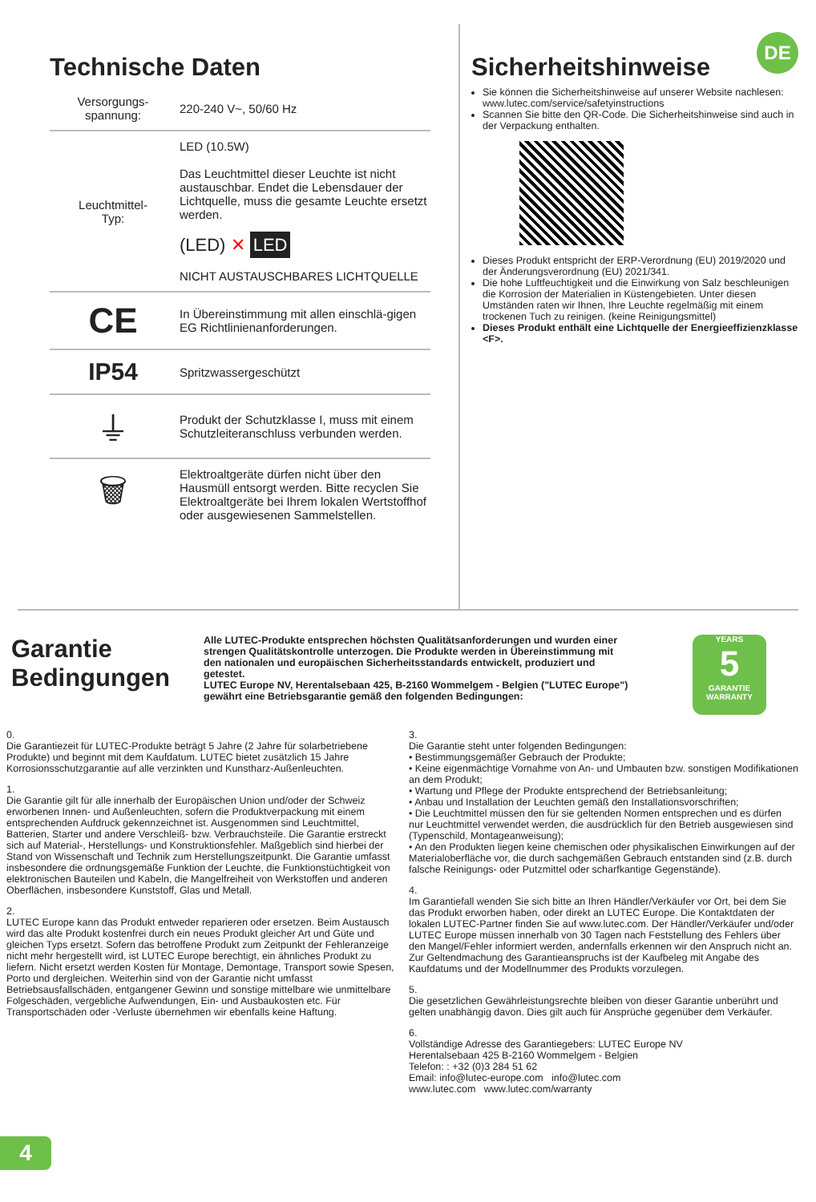Technische Daten
| Versorgungs- spannung: | 220-240 V~, 50/60 Hz |
| Leuchtmittel- Typ: | LED (10.5W) Das Leuchtmittel dieser Leuchte ist nicht austauschbar. Endet die Lebensdauer der Lichtquelle, muss die gesamte Leuchte ersetzt werden. (LED) ✕ LED NICHT AUSTAUSCHBARES LICHTQUELLE |
| CE | In Übereinstimmung mit allen einschlä-gigen EG Richtlinienanforderungen. |
| IP54 | Spritzwassergeschützt |
| ⏚ | Produkt der Schutzklasse I, muss mit einem Schutzleiteranschluss verbunden werden. |
| 🗑 | Elektroaltgeräte dürfen nicht über den Hausmüll entsorgt werden. Bitte recyclen Sie Elektroaltgeräte bei Ihrem lokalen Wertstoffhof oder ausgewiesenen Sammelstellen. |
DE
Sicherheitshinweise
Sie können die Sicherheitshinweise auf unserer Website nachlesen: www.lutec.com/service/safetyinstructions
Scannen Sie bitte den QR-Code. Die Sicherheitshinweise sind auch in der Verpackung enthalten.
Dieses Produkt entspricht der ERP-Verordnung (EU) 2019/2020 und der Änderungsverordnung (EU) 2021/341.
Die hohe Luftfeuchtigkeit und die Einwirkung von Salz beschleunigen die Korrosion der Materialien in Küstengebieten. Unter diesen Umständen raten wir Ihnen, Ihre Leuchte regelmäßig mit einem trockenen Tuch zu reinigen. (keine Reinigungsmittel)
Dieses Produkt enthält eine Lichtquelle der Energieeffizienzklasse <F>.
Garantie Bedingungen
Alle LUTEC-Produkte entsprechen höchsten Qualitätsanforderungen und wurden einer strengen Qualitätskontrolle unterzogen. Die Produkte werden in Übereinstimmung mit den nationalen und europäischen Sicherheitsstandards entwickelt, produziert und getestet.
LUTEC Europe NV, Herentalsebaan 425, B-2160 Wommelgem - Belgien ("LUTEC Europe") gewährt eine Betriebsgarantie gemäß den folgenden Bedingungen:
YEARS
5
GARANTIE
WARRANTY
0.
Die Garantiezeit für LUTEC-Produkte beträgt 5 Jahre (2 Jahre für solarbetriebene Produkte) und beginnt mit dem Kaufdatum. LUTEC bietet zusätzlich 15 Jahre Korrosionsschutzgarantie auf alle verzinkten und Kunstharz-Außenleuchten.
1.
Die Garantie gilt für alle innerhalb der Europäischen Union und/oder der Schweiz erworbenen Innen- und Außenleuchten, sofern die Produktverpackung mit einem entsprechenden Aufdruck gekennzeichnet ist. Ausgenommen sind Leuchtmittel, Batterien, Starter und andere Verschleiß- bzw. Verbrauchsteile. Die Garantie erstreckt sich auf Material-, Herstellungs- und Konstruktionsfehler. Maßgeblich sind hierbei der Stand von Wissenschaft und Technik zum Herstellungszeitpunkt. Die Garantie umfasst insbesondere die ordnungsgemäße Funktion der Leuchte, die Funktionstüchtigkeit von elektronischen Bauteilen und Kabeln, die Mangelfreiheit von Werkstoffen und anderen Oberflächen, insbesondere Kunststoff, Glas und Metall.
2.
LUTEC Europe kann das Produkt entweder reparieren oder ersetzen. Beim Austausch wird das alte Produkt kostenfrei durch ein neues Produkt gleicher Art und Güte und gleichen Typs ersetzt. Sofern das betroffene Produkt zum Zeitpunkt der Fehleranzeige nicht mehr hergestellt wird, ist LUTEC Europe berechtigt, ein ähnliches Produkt zu liefern. Nicht ersetzt werden Kosten für Montage, Demontage, Transport sowie Spesen, Porto und dergleichen. Weiterhin sind von der Garantie nicht umfasst Betriebsausfallschäden, entgangener Gewinn und sonstige mittelbare wie unmittelbare Folgeschäden, vergebliche Aufwendungen, Ein- und Ausbaukosten etc. Für Transportschäden oder -Verluste übernehmen wir ebenfalls keine Haftung.
3.
Die Garantie steht unter folgenden Bedingungen:
• Bestimmungsgemäßer Gebrauch der Produkte;
• Keine eigenmächtige Vornahme von An- und Umbauten bzw. sonstigen Modifikationen an dem Produkt;
• Wartung und Pflege der Produkte entsprechend der Betriebsanleitung;
• Anbau und Installation der Leuchten gemäß den Installationsvorschriften;
• Die Leuchtmittel müssen den für sie geltenden Normen entsprechen und es dürfen nur Leuchtmittel verwendet werden, die ausdrücklich für den Betrieb ausgewiesen sind (Typenschild, Montageanweisung);
• An den Produkten liegen keine chemischen oder physikalischen Einwirkungen auf der Materialoberfläche vor, die durch sachgemäßen Gebrauch entstanden sind (z.B. durch falsche Reinigungs- oder Putzmittel oder scharfkantige Gegenstände).
4.
Im Garantiefall wenden Sie sich bitte an Ihren Händler/Verkäufer vor Ort, bei dem Sie das Produkt erworben haben, oder direkt an LUTEC Europe. Die Kontaktdaten der lokalen LUTEC-Partner finden Sie auf www.lutec.com. Der Händler/Verkäufer und/oder LUTEC Europe müssen innerhalb von 30 Tagen nach Feststellung des Fehlers über den Mangel/Fehler informiert werden, andernfalls erkennen wir den Anspruch nicht an. Zur Geltendmachung des Garantieanspruchs ist der Kaufbeleg mit Angabe des Kaufdatums und der Modellnummer des Produkts vorzulegen.
5.
Die gesetzlichen Gewährleistungsrechte bleiben von dieser Garantie unberührt und gelten unabhängig davon. Dies gilt auch für Ansprüche gegenüber dem Verkäufer.
6.
Vollständige Adresse des Garantiegebers: LUTEC Europe NV
Herentalsebaan 425 B-2160 Wommelgem - Belgien
Telefon: : +32 (0)3 284 51 62
Email: info@lutec-europe.com info@lutec.com
www.lutec.com www.lutec.com/warranty
4